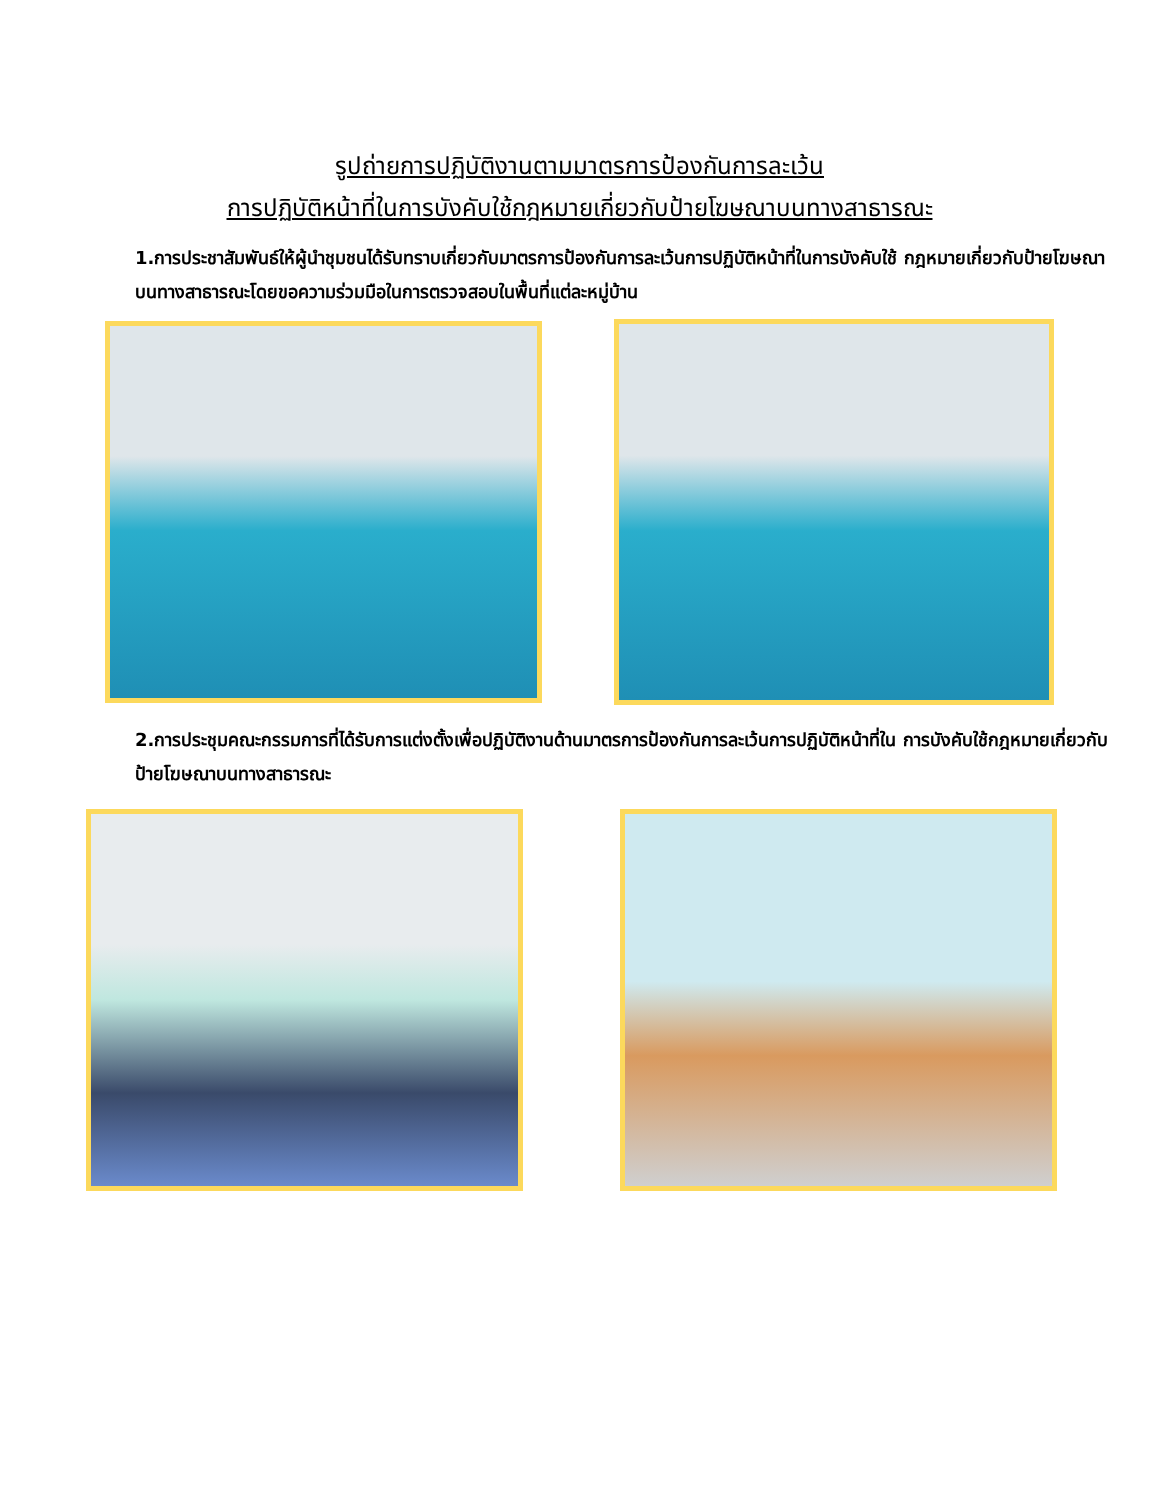รูปถ่ายการปฏิบัติงานตามมาตรการป้องกันการละเว้น
การปฏิบัติหน้าที่ในการบังคับใช้กฎหมายเกี่ยวกับป้ายโฆษณาบนทางสาธารณะ
1.การประชาสัมพันธ์ให้ผู้นำชุมชนได้รับทราบเกี่ยวกับมาตรการป้องกันการละเว้นการปฏิบัติหน้าที่ในการบังคับใช้ กฎหมายเกี่ยวกับป้ายโฆษณาบนทางสาธารณะโดยขอความร่วมมือในการตรวจสอบในพื้นที่แต่ละหมู่บ้าน
2.การประชุมคณะกรรมการที่ได้รับการแต่งตั้งเพื่อปฏิบัติงานด้านมาตรการป้องกันการละเว้นการปฏิบัติหน้าที่ใน การบังคับใช้กฎหมายเกี่ยวกับป้ายโฆษณาบนทางสาธารณะ